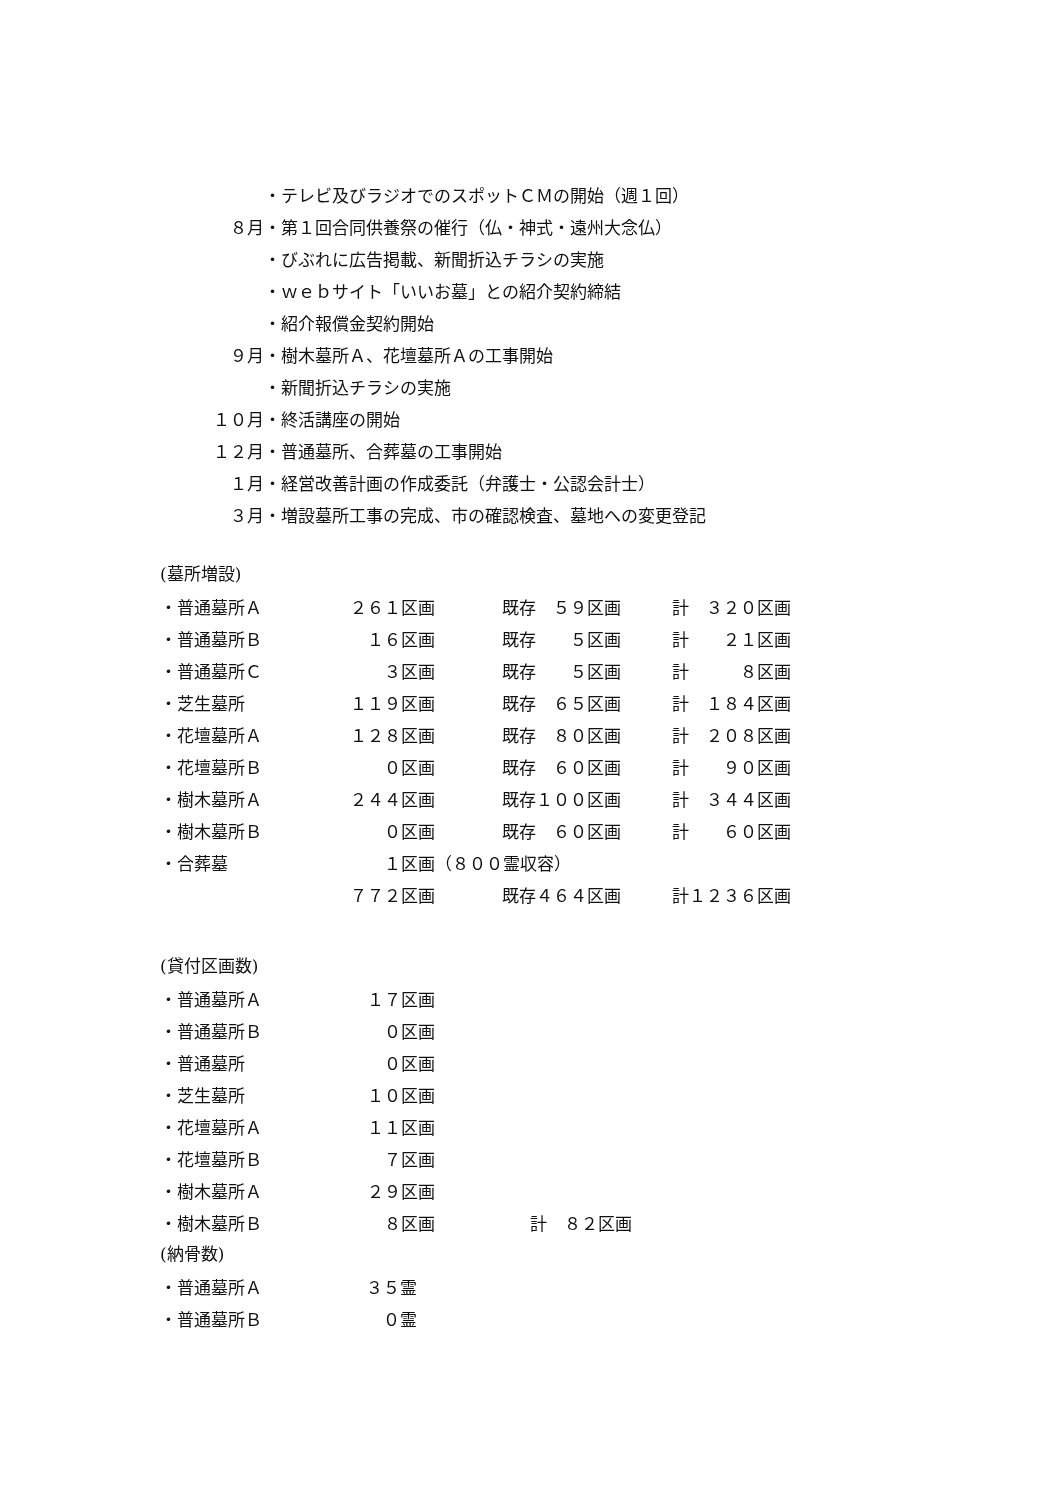・テレビ及びラジオでのスポットＣＭの開始（週１回）
８月 ・第１回合同供養祭の催行（仏・神式・遠州大念仏）
・びぶれに広告掲載、新聞折込チラシの実施
・ｗｅｂサイト「いいお墓」との紹介契約締結
・紹介報償金契約開始
９月 ・樹木墓所Ａ、花壇墓所Ａの工事開始
・新聞折込チラシの実施
１０月 ・終活講座の開始
１２月 ・普通墓所、合葬墓の工事開始
１月 ・経営改善計画の作成委託（弁護士・公認会計士）
３月 ・増設墓所工事の完成、市の確認検査、墓地への変更登記
(墓所増設)
| ・普通墓所Ａ | ２６１区画 | | 既存 ５９区画 | | 計 ３２０区画 |
| ・普通墓所Ｂ | １６区画 | | 既存 ５区画 | | 計 ２１区画 |
| ・普通墓所Ｃ | ３区画 | | 既存 ５区画 | | 計 ８区画 |
| ・芝生墓所 | １１９区画 | | 既存 ６５区画 | | 計 １８４区画 |
| ・花壇墓所Ａ | １２８区画 | | 既存 ８０区画 | | 計 ２０８区画 |
| ・花壇墓所Ｂ | ０区画 | | 既存 ６０区画 | | 計 ９０区画 |
| ・樹木墓所Ａ | ２４４区画 | | 既存１００区画 | | 計 ３４４区画 |
| ・樹木墓所Ｂ | ０区画 | | 既存 ６０区画 | | 計 ６０区画 |
| ・合葬墓 | １区画 | （８００霊収容） | | | |
| | ７７２区画 | | 既存４６４区画 | | 計１２３６区画 |
(貸付区画数)
| ・普通墓所Ａ | １７区画 | |
| ・普通墓所Ｂ | ０区画 | |
| ・普通墓所 | ０区画 | |
| ・芝生墓所 | １０区画 | |
| ・花壇墓所Ａ | １１区画 | |
| ・花壇墓所Ｂ | ７区画 | |
| ・樹木墓所Ａ | ２９区画 | |
| ・樹木墓所Ｂ | ８区画 | 計 ８２区画 |
(納骨数)
| ・普通墓所Ａ | ３５霊 |
| ・普通墓所Ｂ | ０霊 |